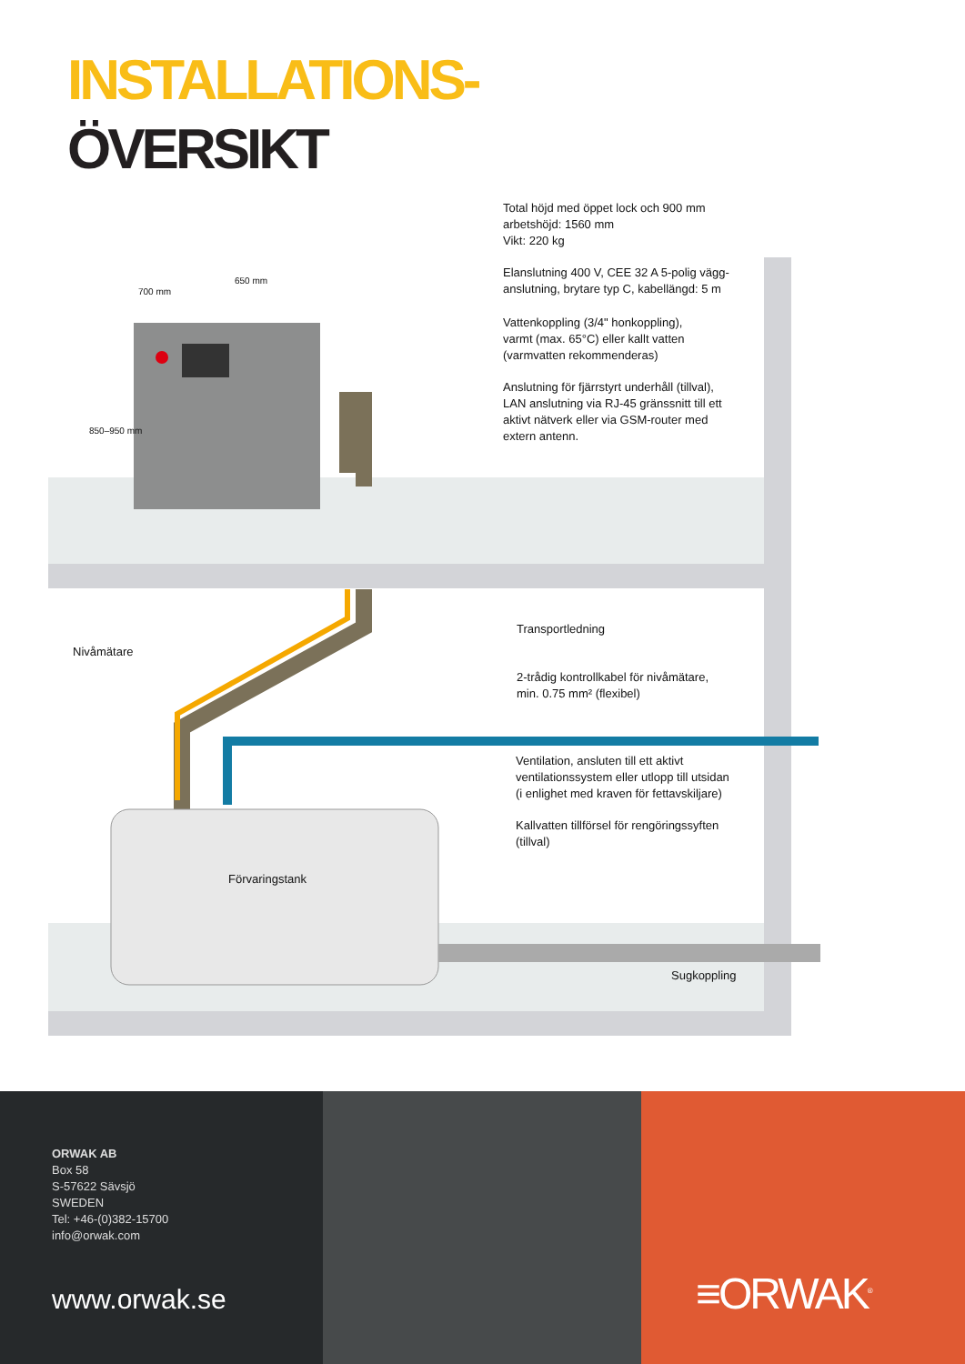INSTALLATIONS-
ÖVERSIKT
Total höjd med öppet lock och 900 mm
arbetshöjd: 1560 mm
Vikt: 220 kg
Elanslutning 400 V, CEE 32 A 5-polig vägg-
anslutning, brytare typ C, kabellängd: 5 m
Vattenkoppling (3/4" honkoppling),
varmt (max. 65°C) eller kallt vatten
(varmvatten rekommenderas)
Anslutning för fjärrstyrt underhåll (tillval),
LAN anslutning via RJ-45 gränssnitt till ett
aktivt nätverk eller via GSM-router med
extern antenn.
650 mm
700 mm
850–950 mm
Transportledning
Nivåmätare
2-trådig kontrollkabel för nivåmätare,
min. 0.75 mm² (flexibel)
Ventilation, ansluten till ett aktivt
ventilationssystem eller utlopp till utsidan
(i enlighet med kraven för fettavskiljare)
Kallvatten tillförsel för rengöringssyften
(tillval)
Förvaringstank
Sugkoppling
ORWAK AB
Box 58
S-57622 Sävsjö
SWEDEN
Tel: +46-(0)382-15700
info@orwak.com
www.orwak.se
≡ORWAK<sup>®</sup>